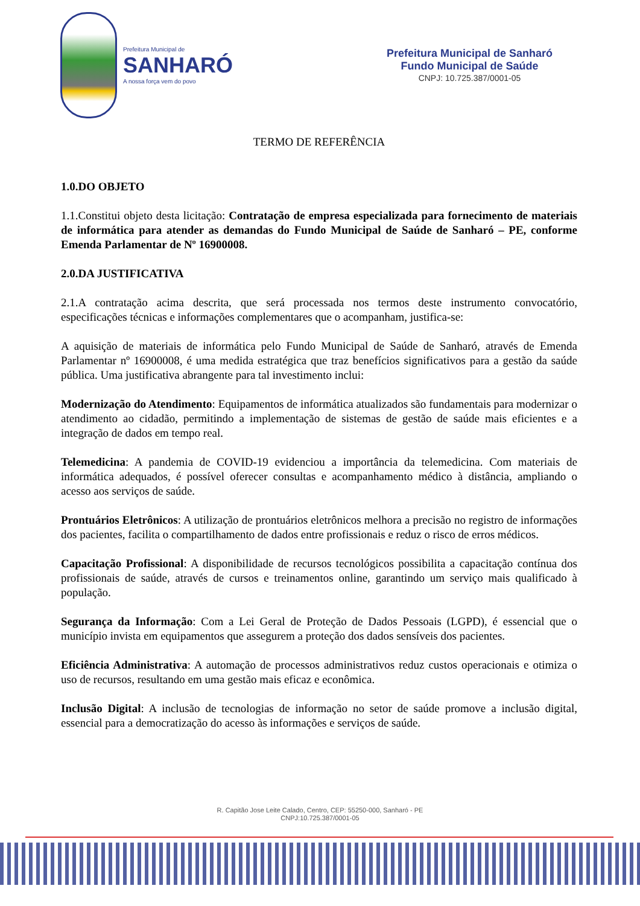Prefeitura Municipal de
SANHARÓ
A nossa força vem do povo
Prefeitura Municipal de Sanharó
Fundo Municipal de Saúde
CNPJ: 10.725.387/0001-05
TERMO DE REFERÊNCIA
1.0.DO OBJETO
1.1.Constitui objeto desta licitação: Contratação de empresa especializada para fornecimento de materiais de informática para atender as demandas do Fundo Municipal de Saúde de Sanharó – PE, conforme Emenda Parlamentar de Nº 16900008.
2.0.DA JUSTIFICATIVA
2.1.A contratação acima descrita, que será processada nos termos deste instrumento convocatório, especificações técnicas e informações complementares que o acompanham, justifica-se:
A aquisição de materiais de informática pelo Fundo Municipal de Saúde de Sanharó, através de Emenda Parlamentar nº 16900008, é uma medida estratégica que traz benefícios significativos para a gestão da saúde pública. Uma justificativa abrangente para tal investimento inclui:
Modernização do Atendimento: Equipamentos de informática atualizados são fundamentais para modernizar o atendimento ao cidadão, permitindo a implementação de sistemas de gestão de saúde mais eficientes e a integração de dados em tempo real.
Telemedicina: A pandemia de COVID-19 evidenciou a importância da telemedicina. Com materiais de informática adequados, é possível oferecer consultas e acompanhamento médico à distância, ampliando o acesso aos serviços de saúde.
Prontuários Eletrônicos: A utilização de prontuários eletrônicos melhora a precisão no registro de informações dos pacientes, facilita o compartilhamento de dados entre profissionais e reduz o risco de erros médicos.
Capacitação Profissional: A disponibilidade de recursos tecnológicos possibilita a capacitação contínua dos profissionais de saúde, através de cursos e treinamentos online, garantindo um serviço mais qualificado à população.
Segurança da Informação: Com a Lei Geral de Proteção de Dados Pessoais (LGPD), é essencial que o município invista em equipamentos que assegurem a proteção dos dados sensíveis dos pacientes.
Eficiência Administrativa: A automação de processos administrativos reduz custos operacionais e otimiza o uso de recursos, resultando em uma gestão mais eficaz e econômica.
Inclusão Digital: A inclusão de tecnologias de informação no setor de saúde promove a inclusão digital, essencial para a democratização do acesso às informações e serviços de saúde.
R. Capitão Jose Leite Calado, Centro, CEP: 55250-000, Sanharó - PE
CNPJ:10.725.387/0001-05